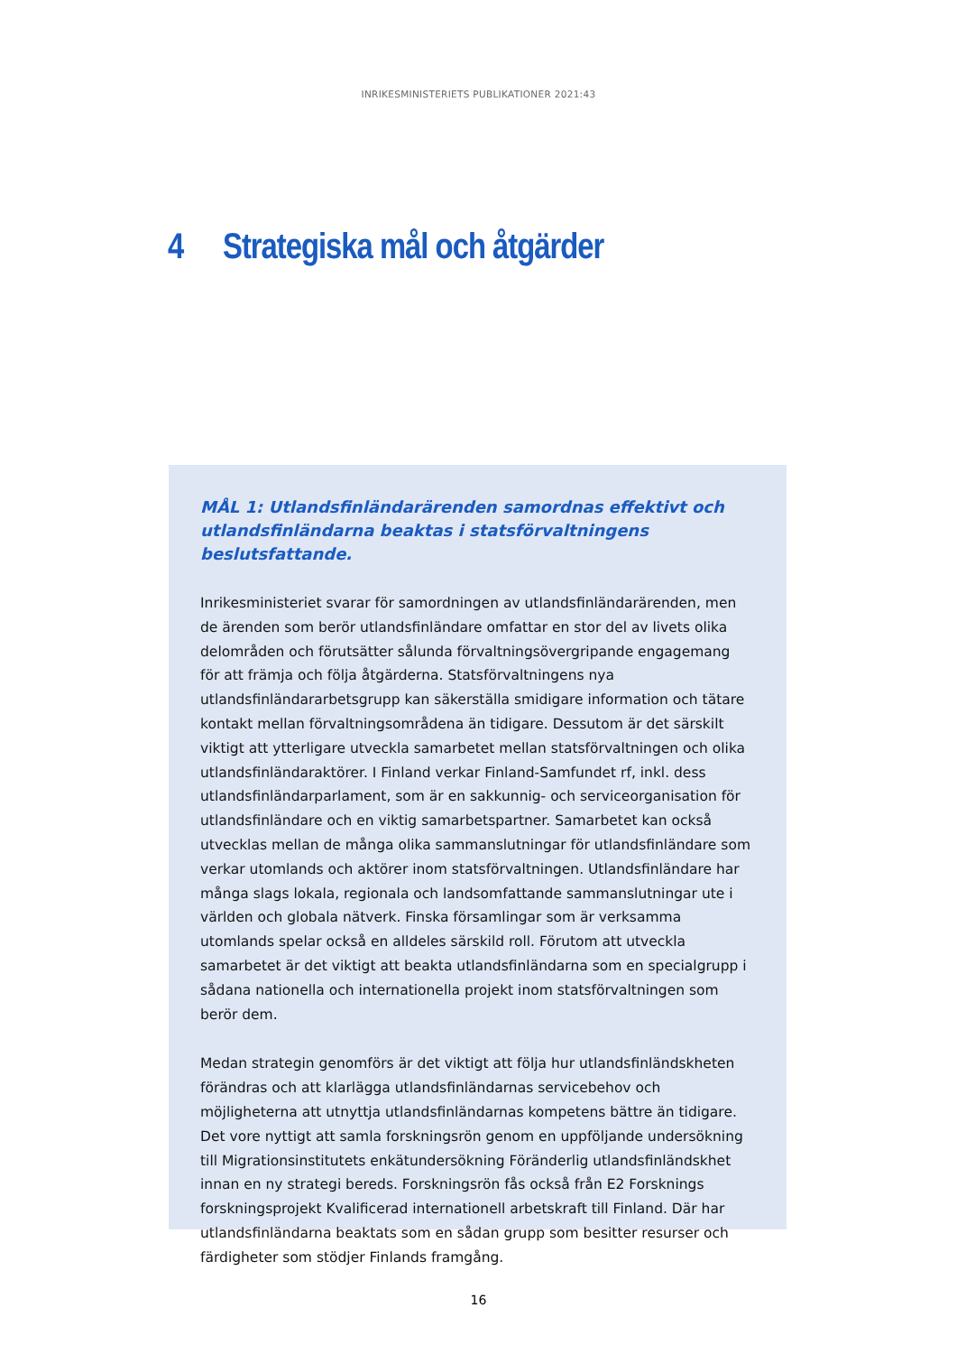INRIKESMINISTERIETS PUBLIKATIONER 2021:43
4 Strategiska mål och åtgärder
MÅL 1: Utlandsfinländarärenden samordnas effektivt och utlandsfinländarna beaktas i statsförvaltningens beslutsfattande.
Inrikesministeriet svarar för samordningen av utlandsfinländarärenden, men de ärenden som berör utlandsfinländare omfattar en stor del av livets olika delområden och förutsätter sålunda förvaltningsövergripande engagemang för att främja och följa åtgärderna. Statsförvaltningens nya utlandsfinländararbetsgrupp kan säkerställa smidigare information och tätare kontakt mellan förvaltningsområdena än tidigare. Dessutom är det särskilt viktigt att ytterligare utveckla samarbetet mellan statsförvaltningen och olika utlandsfinländaraktörer. I Finland verkar Finland-Samfundet rf, inkl. dess utlandsfinländarparlament, som är en sakkunnig- och serviceorganisation för utlandsfinländare och en viktig samarbetspartner. Samarbetet kan också utvecklas mellan de många olika sammanslutningar för utlandsfinländare som verkar utomlands och aktörer inom statsförvaltningen. Utlandsfinländare har många slags lokala, regionala och landsomfattande sammanslutningar ute i världen och globala nätverk. Finska församlingar som är verksamma utomlands spelar också en alldeles särskild roll. Förutom att utveckla samarbetet är det viktigt att beakta utlandsfinländarna som en specialgrupp i sådana nationella och internationella projekt inom statsförvaltningen som berör dem.
Medan strategin genomförs är det viktigt att följa hur utlandsfinländskheten förändras och att klarlägga utlandsfinländarnas servicebehov och möjligheterna att utnyttja utlandsfinländarnas kompetens bättre än tidigare. Det vore nyttigt att samla forskningsrön genom en uppföljande undersökning till Migrationsinstitutets enkätundersökning Föränderlig utlandsfinländskhet innan en ny strategi bereds. Forskningsrön fås också från E2 Forsknings forskningsprojekt Kvalificerad internationell arbetskraft till Finland. Där har utlandsfinländarna beaktats som en sådan grupp som besitter resurser och färdigheter som stödjer Finlands framgång.
16